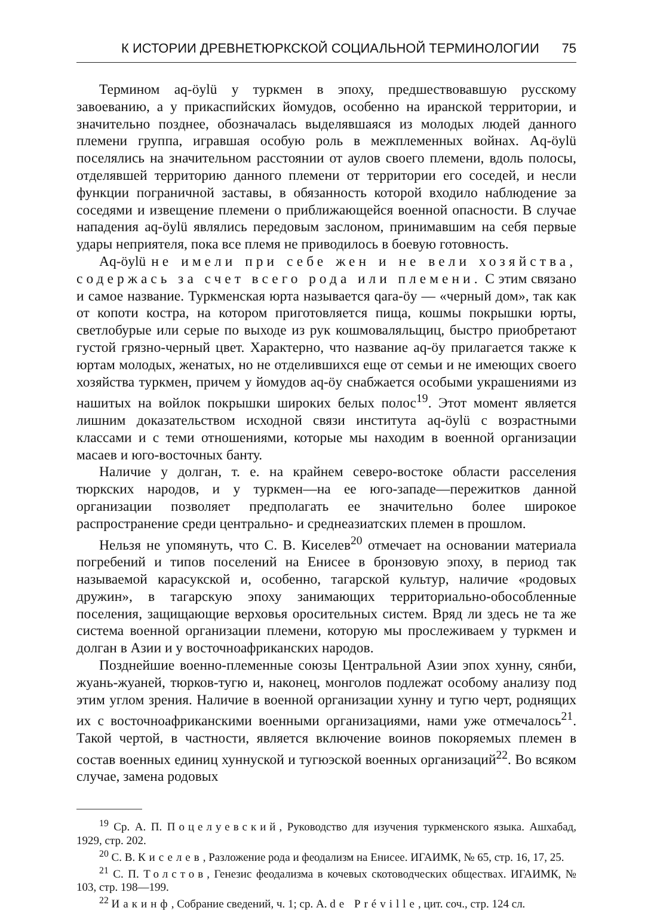К ИСТОРИИ ДРЕВНЕТЮРКСКОЙ СОЦИАЛЬНОЙ ТЕРМИНОЛОГИИ 75
Термином aq-öylü у туркмен в эпоху, предшествовавшую русскому завоеванию, а у прикаспийских йомудов, особенно на иранской территории, и значительно позднее, обозначалась выделявшаяся из молодых людей данного племени группа, игравшая особую роль в межплеменных войнах. Aq-öylü поселялись на значительном расстоянии от аулов своего племени, вдоль полосы, отделявшей территорию данного племени от территории его соседей, и несли функции пограничной заставы, в обязанность которой входило наблюдение за соседями и извещение племени о приближающейся военной опасности. В случае нападения aq-öylü являлись передовым заслоном, принимавшим на себя первые удары неприятеля, пока все племя не приводилось в боевую готовность.
Aq-öylü не имели при себе жен и не вели хозяйства, содержась за счет всего рода или племени. С этим связано и самое название. Туркменская юрта называется qara-öy — «черный дом», так как от копоти костра, на котором приготовляется пища, кошмы покрышки юрты, светлобурые или серые по выходе из рук кошмоваляльщиц, быстро приобретают густой грязно-черный цвет. Характерно, что название aq-öy прилагается также к юртам молодых, женатых, но не отделившихся еще от семьи и не имеющих своего хозяйства туркмен, причем у йомудов aq-öy снабжается особыми украшениями из нашитых на войлок покрышки широких белых полос<sup>19</sup>. Этот момент является лишним доказательством исходной связи института aq-öylü с возрастными классами и с теми отношениями, которые мы находим в военной организации масаев и юго-восточных банту.
Наличие у долган, т. е. на крайнем северо-востоке области расселения тюркских народов, и у туркмен—на ее юго-западе—пережитков данной организации позволяет предполагать ее значительно более широкое распространение среди центрально- и среднеазиатских племен в прошлом.
Нельзя не упомянуть, что С. В. Киселев<sup>20</sup> отмечает на основании материала погребений и типов поселений на Енисее в бронзовую эпоху, в период так называемой карасукской и, особенно, тагарской культур, наличие «родовых дружин», в тагарскую эпоху занимающих территориально-обособленные поселения, защищающие верховья оросительных систем. Вряд ли здесь не та же система военной организации племени, которую мы прослеживаем у туркмен и долган в Азии и у восточноафриканских народов.
Позднейшие военно-племенные союзы Центральной Азии эпох хунну, сянби, жуань-жуаней, тюрков-тугю и, наконец, монголов подлежат особому анализу под этим углом зрения. Наличие в военной организации хунну и тугю черт, роднящих их с восточноафриканскими военными организациями, нами уже отмечалось<sup>21</sup>. Такой чертой, в частности, является включение воинов покоряемых племен в состав военных единиц хуннуской и тугюэской военных организаций<sup>22</sup>. Во всяком случае, замена родовых
<sup>19</sup> Ср. А. П. Поцелуевский, Руководство для изучения туркменского языка. Ашхабад, 1929, стр. 202.
<sup>20</sup> С. В. Киселев, Разложение рода и феодализм на Енисее. ИГАИМК, № 65, стр. 16, 17, 25.
<sup>21</sup> С. П. Толстов, Генезис феодализма в кочевых скотоводческих обществах. ИГАИМК, № 103, стр. 198—199.
<sup>22</sup> Иакинф, Собрание сведений, ч. 1; ср. A. de Préville, цит. соч., стр. 124 сл.